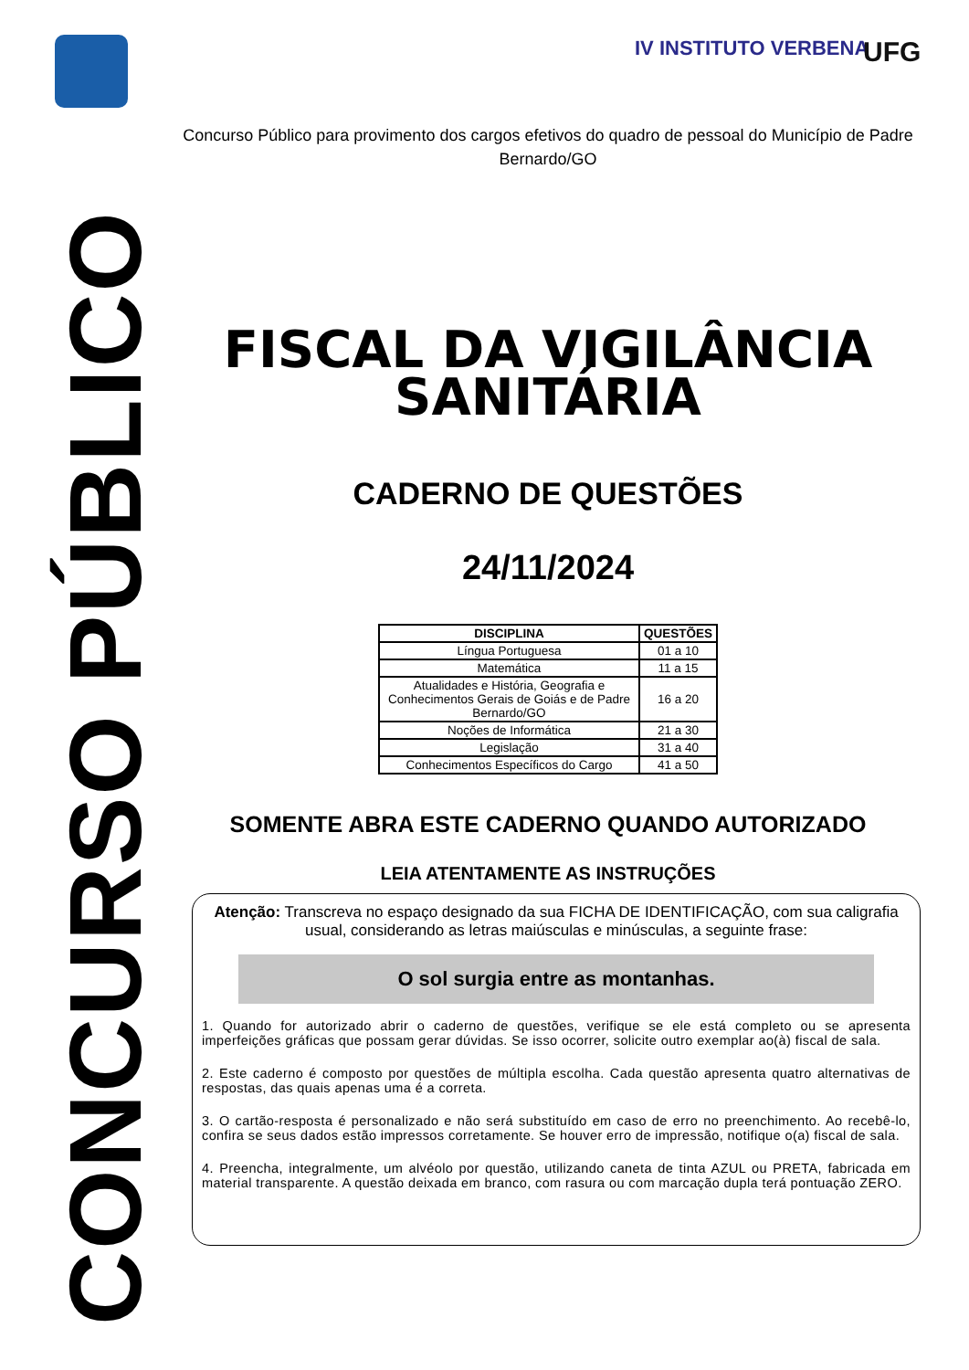CONCURSO PÚBLICO
IV INSTITUTO VERBENA UFG
Concurso Público para provimento dos cargos efetivos do quadro de pessoal do Município de Padre Bernardo/GO
FISCAL DA VIGILÂNCIA SANITÁRIA
CADERNO DE QUESTÕES
24/11/2024
| DISCIPLINA | QUESTÕES |
| --- | --- |
| Língua Portuguesa | 01 a 10 |
| Matemática | 11 a 15 |
| Atualidades e História, Geografia e Conhecimentos Gerais de Goiás e de Padre Bernardo/GO | 16 a 20 |
| Noções de Informática | 21 a 30 |
| Legislação | 31 a 40 |
| Conhecimentos Específicos do Cargo | 41 a 50 |
SOMENTE ABRA ESTE CADERNO QUANDO AUTORIZADO
LEIA ATENTAMENTE AS INSTRUÇÕES
Atenção: Transcreva no espaço designado da sua FICHA DE IDENTIFICAÇÃO, com sua caligrafia usual, considerando as letras maiúsculas e minúsculas, a seguinte frase:
O sol surgia entre as montanhas.
1. Quando for autorizado abrir o caderno de questões, verifique se ele está completo ou se apresenta imperfeições gráficas que possam gerar dúvidas. Se isso ocorrer, solicite outro exemplar ao(à) fiscal de sala.
2. Este caderno é composto por questões de múltipla escolha. Cada questão apresenta quatro alternativas de respostas, das quais apenas uma é a correta.
3. O cartão-resposta é personalizado e não será substituído em caso de erro no preenchimento. Ao recebê-lo, confira se seus dados estão impressos corretamente. Se houver erro de impressão, notifique o(a) fiscal de sala.
4. Preencha, integralmente, um alvéolo por questão, utilizando caneta de tinta AZUL ou PRETA, fabricada em material transparente. A questão deixada em branco, com rasura ou com marcação dupla terá pontuação ZERO.